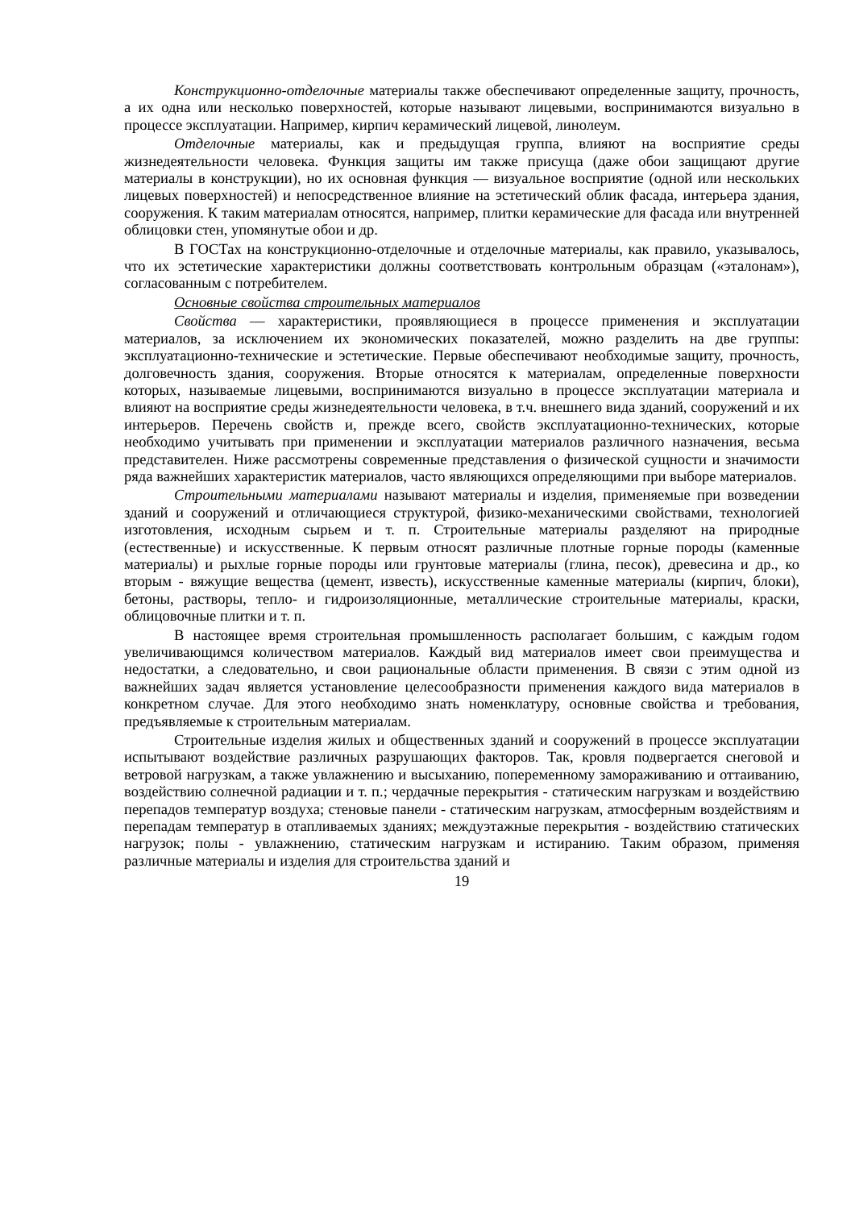Конструкционно-отделочные материалы также обеспечивают определенные защиту, прочность, а их одна или несколько поверхностей, которые называют лицевыми, воспринимаются визуально в процессе эксплуатации. Например, кирпич керамический лицевой, линолеум.
Отделочные материалы, как и предыдущая группа, влияют на восприятие среды жизнедеятельности человека. Функция защиты им также присуща (даже обои защищают другие материалы в конструкции), но их основная функция — визуальное восприятие (одной или нескольких лицевых поверхностей) и непосредственное влияние на эстетический облик фасада, интерьера здания, сооружения. К таким материалам относятся, например, плитки керамические для фасада или внутренней облицовки стен, упомянутые обои и др.
В ГОСТах на конструкционно-отделочные и отделочные материалы, как правило, указывалось, что их эстетические характеристики должны соответствовать контрольным образцам («эталонам»), согласованным с потребителем.
Основные свойства строительных материалов
Свойства — характеристики, проявляющиеся в процессе применения и эксплуатации материалов, за исключением их экономических показателей, можно разделить на две группы: эксплуатационно-технические и эстетические. Первые обеспечивают необходимые защиту, прочность, долговечность здания, сооружения. Вторые относятся к материалам, определенные поверхности которых, называемые лицевыми, воспринимаются визуально в процессе эксплуатации материала и влияют на восприятие среды жизнедеятельности человека, в т.ч. внешнего вида зданий, сооружений и их интерьеров. Перечень свойств и, прежде всего, свойств эксплуатационно-технических, которые необходимо учитывать при применении и эксплуатации материалов различного назначения, весьма представителен. Ниже рассмотрены современные представления о физической сущности и значимости ряда важнейших характеристик материалов, часто являющихся определяющими при выборе материалов.
Строительными материалами называют материалы и изделия, применяемые при возведении зданий и сооружений и отличающиеся структурой, физико-механическими свойствами, технологией изготовления, исходным сырьем и т. п. Строительные материалы разделяют на природные (естественные) и искусственные. К первым относят различные плотные горные породы (каменные материалы) и рыхлые горные породы или грунтовые материалы (глина, песок), древесина и др., ко вторым - вяжущие вещества (цемент, известь), искусственные каменные материалы (кирпич, блоки), бетоны, растворы, тепло- и гидроизоляционные, металлические строительные материалы, краски, облицовочные плитки и т. п.
В настоящее время строительная промышленность располагает большим, с каждым годом увеличивающимся количеством материалов. Каждый вид материалов имеет свои преимущества и недостатки, а следовательно, и свои рациональные области применения. В связи с этим одной из важнейших задач является установление целесообразности применения каждого вида материалов в конкретном случае. Для этого необходимо знать номенклатуру, основные свойства и требования, предъявляемые к строительным материалам.
Строительные изделия жилых и общественных зданий и сооружений в процессе эксплуатации испытывают воздействие различных разрушающих факторов. Так, кровля подвергается снеговой и ветровой нагрузкам, а также увлажнению и высыханию, попеременному замораживанию и оттаиванию, воздействию солнечной радиации и т. п.; чердачные перекрытия - статическим нагрузкам и воздействию перепадов температур воздуха; стеновые панели - статическим нагрузкам, атмосферным воздействиям и перепадам температур в отапливаемых зданиях; междуэтажные перекрытия - воздействию статических нагрузок; полы - увлажнению, статическим нагрузкам и истиранию. Таким образом, применяя различные материалы и изделия для строительства зданий и
19